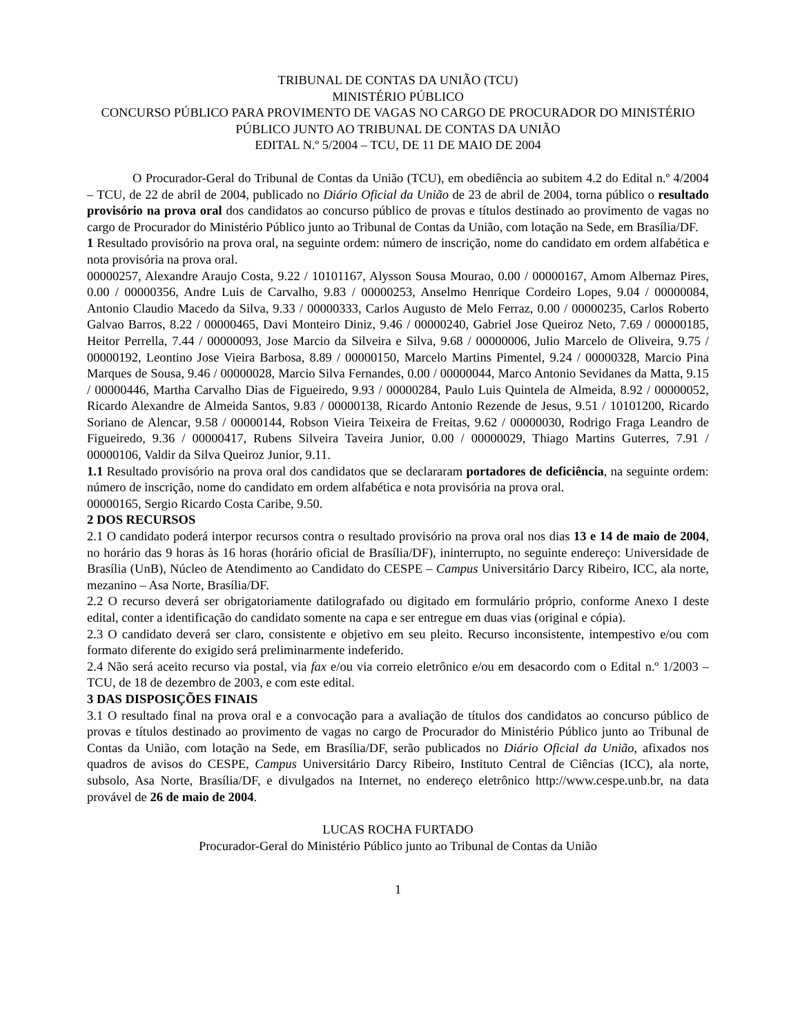TRIBUNAL DE CONTAS DA UNIÃO (TCU)
MINISTÉRIO PÚBLICO
CONCURSO PÚBLICO PARA PROVIMENTO DE VAGAS NO CARGO DE PROCURADOR DO MINISTÉRIO PÚBLICO JUNTO AO TRIBUNAL DE CONTAS DA UNIÃO
EDITAL N.º 5/2004 – TCU, DE 11 DE MAIO DE 2004
O Procurador-Geral do Tribunal de Contas da União (TCU), em obediência ao subitem 4.2 do Edital n.º 4/2004 – TCU, de 22 de abril de 2004, publicado no Diário Oficial da União de 23 de abril de 2004, torna público o resultado provisório na prova oral dos candidatos ao concurso público de provas e títulos destinado ao provimento de vagas no cargo de Procurador do Ministério Público junto ao Tribunal de Contas da União, com lotação na Sede, em Brasília/DF.
1 Resultado provisório na prova oral, na seguinte ordem: número de inscrição, nome do candidato em ordem alfabética e nota provisória na prova oral.
00000257, Alexandre Araujo Costa, 9.22 / 10101167, Alysson Sousa Mourao, 0.00 / 00000167, Amom Albernaz Pires, 0.00 / 00000356, Andre Luis de Carvalho, 9.83 / 00000253, Anselmo Henrique Cordeiro Lopes, 9.04 / 00000084, Antonio Claudio Macedo da Silva, 9.33 / 00000333, Carlos Augusto de Melo Ferraz, 0.00 / 00000235, Carlos Roberto Galvao Barros, 8.22 / 00000465, Davi Monteiro Diniz, 9.46 / 00000240, Gabriel Jose Queiroz Neto, 7.69 / 00000185, Heitor Perrella, 7.44 / 00000093, Jose Marcio da Silveira e Silva, 9.68 / 00000006, Julio Marcelo de Oliveira, 9.75 / 00000192, Leontino Jose Vieira Barbosa, 8.89 / 00000150, Marcelo Martins Pimentel, 9.24 / 00000328, Marcio Pina Marques de Sousa, 9.46 / 00000028, Marcio Silva Fernandes, 0.00 / 00000044, Marco Antonio Sevidanes da Matta, 9.15 / 00000446, Martha Carvalho Dias de Figueiredo, 9.93 / 00000284, Paulo Luis Quintela de Almeida, 8.92 / 00000052, Ricardo Alexandre de Almeida Santos, 9.83 / 00000138, Ricardo Antonio Rezende de Jesus, 9.51 / 10101200, Ricardo Soriano de Alencar, 9.58 / 00000144, Robson Vieira Teixeira de Freitas, 9.62 / 00000030, Rodrigo Fraga Leandro de Figueiredo, 9.36 / 00000417, Rubens Silveira Taveira Junior, 0.00 / 00000029, Thiago Martins Guterres, 7.91 / 00000106, Valdir da Silva Queiroz Junior, 9.11.
1.1 Resultado provisório na prova oral dos candidatos que se declararam portadores de deficiência, na seguinte ordem: número de inscrição, nome do candidato em ordem alfabética e nota provisória na prova oral.
00000165, Sergio Ricardo Costa Caribe, 9.50.
2 DOS RECURSOS
2.1 O candidato poderá interpor recursos contra o resultado provisório na prova oral nos dias 13 e 14 de maio de 2004, no horário das 9 horas às 16 horas (horário oficial de Brasília/DF), ininterrupto, no seguinte endereço: Universidade de Brasília (UnB), Núcleo de Atendimento ao Candidato do CESPE – Campus Universitário Darcy Ribeiro, ICC, ala norte, mezanino – Asa Norte, Brasília/DF.
2.2 O recurso deverá ser obrigatoriamente datilografado ou digitado em formulário próprio, conforme Anexo I deste edital, conter a identificação do candidato somente na capa e ser entregue em duas vias (original e cópia).
2.3 O candidato deverá ser claro, consistente e objetivo em seu pleito. Recurso inconsistente, intempestivo e/ou com formato diferente do exigido será preliminarmente indeferido.
2.4 Não será aceito recurso via postal, via fax e/ou via correio eletrônico e/ou em desacordo com o Edital n.º 1/2003 – TCU, de 18 de dezembro de 2003, e com este edital.
3 DAS DISPOSIÇÕES FINAIS
3.1 O resultado final na prova oral e a convocação para a avaliação de títulos dos candidatos ao concurso público de provas e títulos destinado ao provimento de vagas no cargo de Procurador do Ministério Público junto ao Tribunal de Contas da União, com lotação na Sede, em Brasília/DF, serão publicados no Diário Oficial da União, afixados nos quadros de avisos do CESPE, Campus Universitário Darcy Ribeiro, Instituto Central de Ciências (ICC), ala norte, subsolo, Asa Norte, Brasília/DF, e divulgados na Internet, no endereço eletrônico http://www.cespe.unb.br, na data provável de 26 de maio de 2004.
LUCAS ROCHA FURTADO
Procurador-Geral do Ministério Público junto ao Tribunal de Contas da União
1